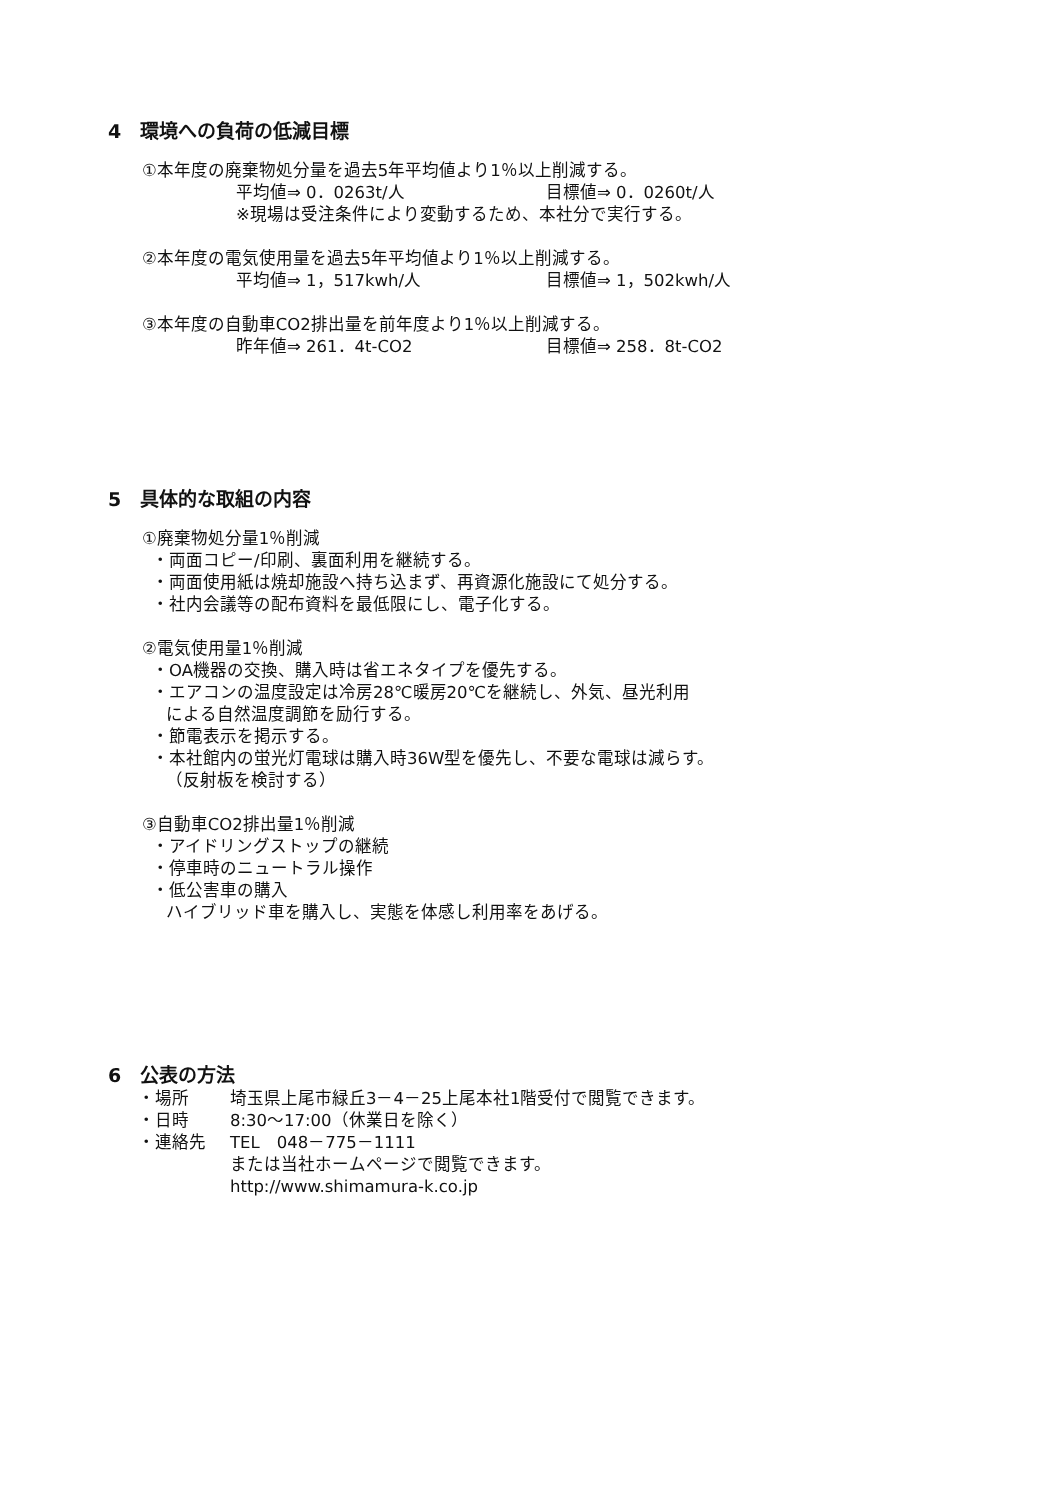4　環境への負荷の低減目標
①本年度の廃棄物処分量を過去5年平均値より1％以上削減する。
平均値⇒ 0．0263t/人 目標値⇒ 0．0260t/人
※現場は受注条件により変動するため、本社分で実行する。
②本年度の電気使用量を過去5年平均値より1％以上削減する。
平均値⇒ 1，517kwh/人 目標値⇒ 1，502kwh/人
③本年度の自動車CO2排出量を前年度より1％以上削減する。
昨年値⇒ 261．4t-CO2 目標値⇒ 258．8t-CO2
5　具体的な取組の内容
①廃棄物処分量1％削減
・両面コピー/印刷、裏面利用を継続する。
・両面使用紙は焼却施設へ持ち込まず、再資源化施設にて処分する。
・社内会議等の配布資料を最低限にし、電子化する。
②電気使用量1％削減
・OA機器の交換、購入時は省エネタイプを優先する。
・エアコンの温度設定は冷房28℃暖房20℃を継続し、外気、昼光利用
による自然温度調節を励行する。
・節電表示を掲示する。
・本社館内の蛍光灯電球は購入時36W型を優先し、不要な電球は減らす。
（反射板を検討する）
③自動車CO2排出量1％削減
・アイドリングストップの継続
・停車時のニュートラル操作
・低公害車の購入
ハイブリッド車を購入し、実態を体感し利用率をあげる。
6　公表の方法
・場所 埼玉県上尾市緑丘3－4－25上尾本社1階受付で閲覧できます。
・日時 8:30～17:00（休業日を除く）
・連絡先 TEL　048－775－1111
または当社ホームページで閲覧できます。
http://www.shimamura-k.co.jp